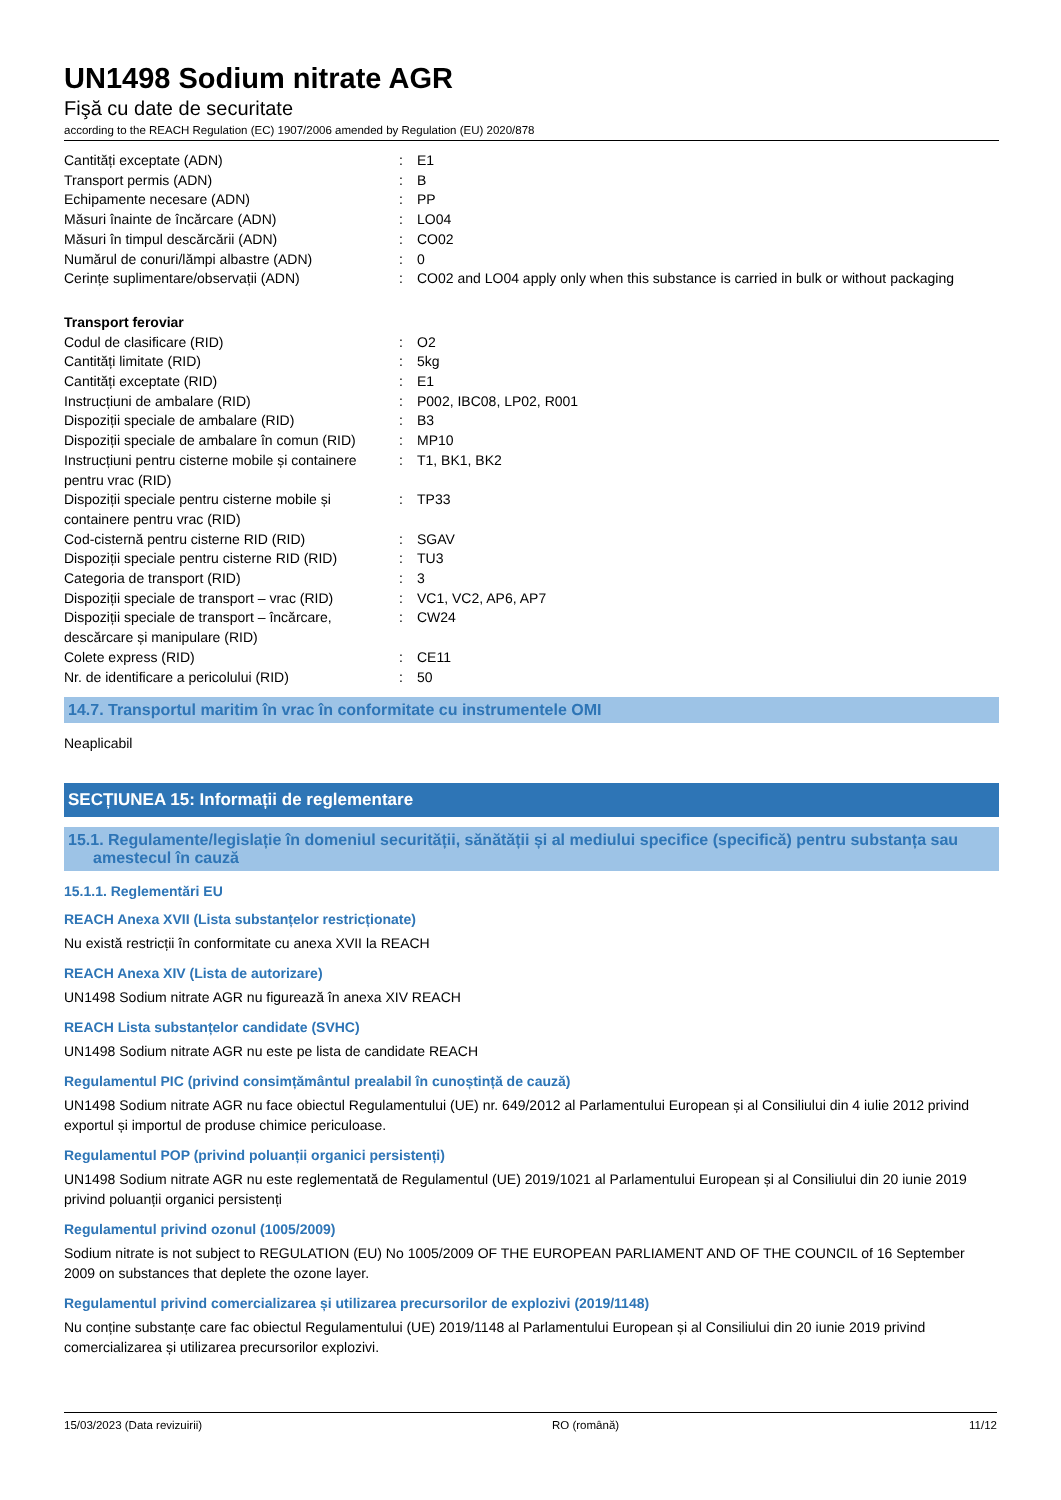UN1498 Sodium nitrate AGR
Fişă cu date de securitate
according to the REACH Regulation (EC) 1907/2006 amended by Regulation (EU) 2020/878
| Cantități exceptate (ADN) | : | E1 |
| Transport permis (ADN) | : | B |
| Echipamente necesare (ADN) | : | PP |
| Măsuri înainte de încărcare (ADN) | : | LO04 |
| Măsuri în timpul descărcării (ADN) | : | CO02 |
| Numărul de conuri/lămpi albastre (ADN) | : | 0 |
| Cerințe suplimentare/observații (ADN) | : | CO02 and LO04 apply only when this substance is carried in bulk or without packaging |
Transport feroviar
| Codul de clasificare (RID) | : | O2 |
| Cantități limitate (RID) | : | 5kg |
| Cantități exceptate (RID) | : | E1 |
| Instrucțiuni de ambalare (RID) | : | P002, IBC08, LP02, R001 |
| Dispoziții speciale de ambalare (RID) | : | B3 |
| Dispoziții speciale de ambalare în comun (RID) | : | MP10 |
| Instrucțiuni pentru cisterne mobile și containere pentru vrac (RID) | : | T1, BK1, BK2 |
| Dispoziții speciale pentru cisterne mobile și containere pentru vrac (RID) | : | TP33 |
| Cod-cisternă pentru cisterne RID (RID) | : | SGAV |
| Dispoziții speciale pentru cisterne RID (RID) | : | TU3 |
| Categoria de transport (RID) | : | 3 |
| Dispoziții speciale de transport – vrac (RID) | : | VC1, VC2, AP6, AP7 |
| Dispoziții speciale de transport – încărcare, descărcare și manipulare (RID) | : | CW24 |
| Colete express (RID) | : | CE11 |
| Nr. de identificare a pericolului (RID) | : | 50 |
14.7. Transportul maritim în vrac în conformitate cu instrumentele OMI
Neaplicabil
SECȚIUNEA 15: Informații de reglementare
15.1. Regulamente/legislație în domeniul securității, sănătății și al mediului specifice (specifică) pentru substanța sau amestecul în cauză
15.1.1. Reglementări EU
REACH Anexa XVII (Lista substanțelor restricționate)
Nu există restricții în conformitate cu anexa XVII la REACH
REACH Anexa XIV (Lista de autorizare)
UN1498 Sodium nitrate AGR nu figurează în anexa XIV REACH
REACH Lista substanțelor candidate (SVHC)
UN1498 Sodium nitrate AGR nu este pe lista de candidate REACH
Regulamentul PIC (privind consimțământul prealabil în cunoștință de cauză)
UN1498 Sodium nitrate AGR nu face obiectul Regulamentului (UE) nr. 649/2012 al Parlamentului European și al Consiliului din 4 iulie 2012 privind exportul și importul de produse chimice periculoase.
Regulamentul POP (privind poluanții organici persistenți)
UN1498 Sodium nitrate AGR nu este reglementată de Regulamentul (UE) 2019/1021 al Parlamentului European și al Consiliului din 20 iunie 2019 privind poluanții organici persistenți
Regulamentul privind ozonul (1005/2009)
Sodium nitrate is not subject to REGULATION (EU) No 1005/2009 OF THE EUROPEAN PARLIAMENT AND OF THE COUNCIL of 16 September 2009 on substances that deplete the ozone layer.
Regulamentul privind comercializarea și utilizarea precursorilor de explozivi (2019/1148)
Nu conține substanțe care fac obiectul Regulamentului (UE) 2019/1148 al Parlamentului European și al Consiliului din 20 iunie 2019 privind comercializarea și utilizarea precursorilor explozivi.
15/03/2023 (Data revizuirii) RO (română) 11/12